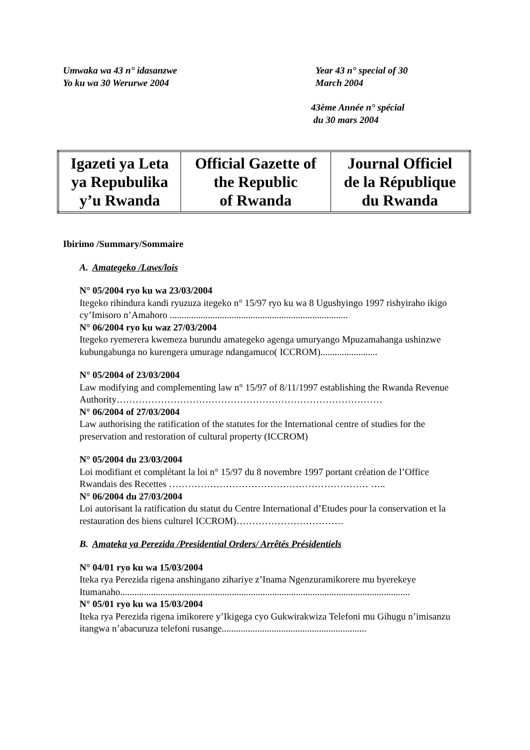Umwaka wa 43 n° idasanzwe
Yo ku wa 30 Werurwe 2004
Year 43 n° special of 30
March 2004
43ème Année n° spécial
du 30 mars 2004
| Igazeti ya Leta ya Repubulika y’u Rwanda | Official Gazette of the Republic of Rwanda | Journal Officiel de la République du Rwanda |
Ibirimo /Summary/Sommaire
A. Amategeko /Laws/lois
N° 05/2004 ryo ku wa 23/03/2004
Itegeko rihindura kandi ryuzuza itegeko n° 15/97 ryo ku wa 8 Ugushyingo 1997 rishyiraho ikigo cy’Imisoro n’Amahoro ...........................................................................
N° 06/2004 ryo ku waz 27/03/2004
Itegeko ryemerera kwemeza burundu amategeko agenga umuryango Mpuzamahanga ushinzwe kubungabunga no kurengera umurage ndangamuco( ICCROM)........................
N° 05/2004 of 23/03/2004
Law modifying and complementing law n° 15/97 of 8/11/1997 establishing the Rwanda Revenue Authority…………………………………………………………………………
N° 06/2004 of 27/03/2004
Law authorising the ratification of the statutes for the International centre of studies for the preservation and restoration of cultural property (ICCROM)
N° 05/2004 du 23/03/2004
Loi modifiant et complétant la loi n° 15/97 du 8 novembre 1997 portant création de l’Office Rwandais des Recettes ……………………………………………………… …..
N° 06/2004 du 27/03/2004
Loi autorisant la ratification du statut du Centre International d’Etudes pour la conservation et la restauration des biens culturel ICCROM)…………………………….
B. Amateka ya Perezida /Presidential Orders/ Arrêtés Présidentiels
N° 04/01 ryo ku wa 15/03/2004
Iteka rya Perezida rigena anshingano zihariye z’Inama Ngenzuramikorere mu byerekeye Itumanaho..........................................................................................................................
N° 05/01 ryo ku wa 15/03/2004
Iteka rya Perezida rigena imikorere y’Ikigega cyo Gukwirakwiza Telefoni mu Gihugu n’imisanzu itangwa n’abacuruza telefoni rusange.............................................................